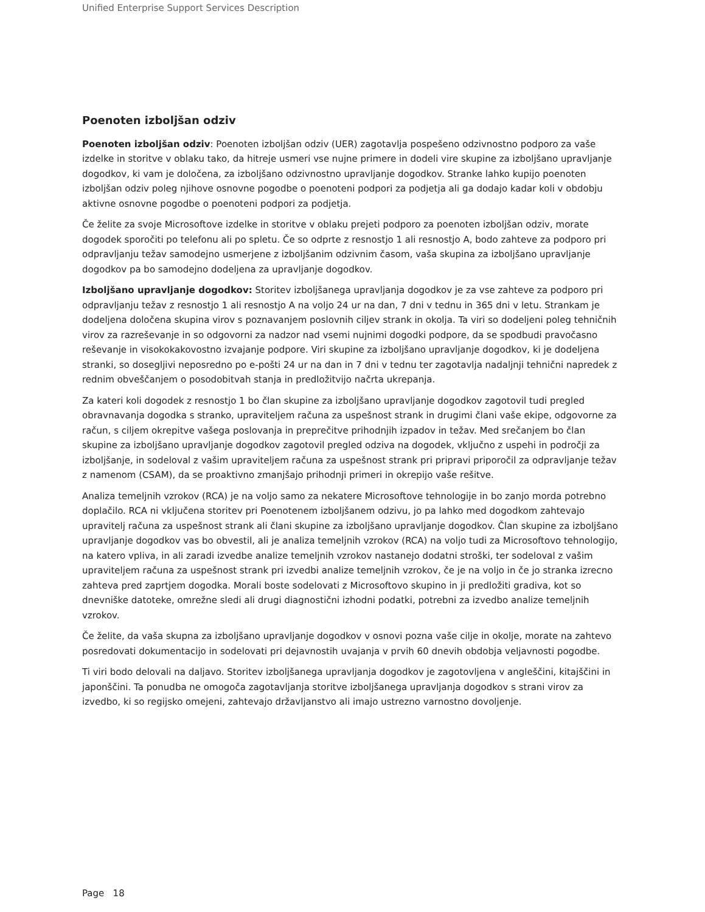Unified Enterprise Support Services Description
Poenoten izboljšan odziv
Poenoten izboljšan odziv: Poenoten izboljšan odziv (UER) zagotavlja pospešeno odzivnostno podporo za vaše izdelke in storitve v oblaku tako, da hitreje usmeri vse nujne primere in dodeli vire skupine za izboljšano upravljanje dogodkov, ki vam je določena, za izboljšano odzivnostno upravljanje dogodkov. Stranke lahko kupijo poenoten izboljšan odziv poleg njihove osnovne pogodbe o poenoteni podpori za podjetja ali ga dodajo kadar koli v obdobju aktivne osnovne pogodbe o poenoteni podpori za podjetja.
Če želite za svoje Microsoftove izdelke in storitve v oblaku prejeti podporo za poenoten izboljšan odziv, morate dogodek sporočiti po telefonu ali po spletu. Če so odprte z resnostjo 1 ali resnostjo A, bodo zahteve za podporo pri odpravljanju težav samodejno usmerjene z izboljšanim odzivnim časom, vaša skupina za izboljšano upravljanje dogodkov pa bo samodejno dodeljena za upravljanje dogodkov.
Izboljšano upravljanje dogodkov: Storitev izboljšanega upravljanja dogodkov je za vse zahteve za podporo pri odpravljanju težav z resnostjo 1 ali resnostjo A na voljo 24 ur na dan, 7 dni v tednu in 365 dni v letu. Strankam je dodeljena določena skupina virov s poznavanjem poslovnih ciljev strank in okolja. Ta viri so dodeljeni poleg tehničnih virov za razreševanje in so odgovorni za nadzor nad vsemi nujnimi dogodki podpore, da se spodbudi pravočasno reševanje in visokokakovostno izvajanje podpore. Viri skupine za izboljšano upravljanje dogodkov, ki je dodeljena stranki, so dosegljivi neposredno po e-pošti 24 ur na dan in 7 dni v tednu ter zagotavlja nadaljnji tehnični napredek z rednim obveščanjem o posodobitvah stanja in predložitvijo načrta ukrepanja.
Za kateri koli dogodek z resnostjo 1 bo član skupine za izboljšano upravljanje dogodkov zagotovil tudi pregled obravnavanja dogodka s stranko, upraviteljem računa za uspešnost strank in drugimi člani vaše ekipe, odgovorne za račun, s ciljem okrepitve vašega poslovanja in preprečitve prihodnjih izpadov in težav. Med srečanjem bo član skupine za izboljšano upravljanje dogodkov zagotovil pregled odziva na dogodek, vključno z uspehi in področji za izboljšanje, in sodeloval z vašim upraviteljem računa za uspešnost strank pri pripravi priporočil za odpravljanje težav z namenom (CSAM), da se proaktivno zmanjšajo prihodnji primeri in okrepijo vaše rešitve.
Analiza temeljnih vzrokov (RCA) je na voljo samo za nekatere Microsoftove tehnologije in bo zanjo morda potrebno doplačilo. RCA ni vključena storitev pri Poenotenem izboljšanem odzivu, jo pa lahko med dogodkom zahtevajo upravitelj računa za uspešnost strank ali člani skupine za izboljšano upravljanje dogodkov. Član skupine za izboljšano upravljanje dogodkov vas bo obvestil, ali je analiza temeljnih vzrokov (RCA) na voljo tudi za Microsoftovo tehnologijo, na katero vpliva, in ali zaradi izvedbe analize temeljnih vzrokov nastanejo dodatni stroški, ter sodeloval z vašim upraviteljem računa za uspešnost strank pri izvedbi analize temeljnih vzrokov, če je na voljo in če jo stranka izrecno zahteva pred zaprtjem dogodka. Morali boste sodelovati z Microsoftovo skupino in ji predložiti gradiva, kot so dnevniške datoteke, omrežne sledi ali drugi diagnostični izhodni podatki, potrebni za izvedbo analize temeljnih vzrokov.
Če želite, da vaša skupna za izboljšano upravljanje dogodkov v osnovi pozna vaše cilje in okolje, morate na zahtevo posredovati dokumentacijo in sodelovati pri dejavnostih uvajanja v prvih 60 dnevih obdobja veljavnosti pogodbe.
Ti viri bodo delovali na daljavo. Storitev izboljšanega upravljanja dogodkov je zagotovljena v angleščini, kitajščini in japonščini. Ta ponudba ne omogoča zagotavljanja storitve izboljšanega upravljanja dogodkov s strani virov za izvedbo, ki so regijsko omejeni, zahtevajo državljanstvo ali imajo ustrezno varnostno dovoljenje.
Page 18